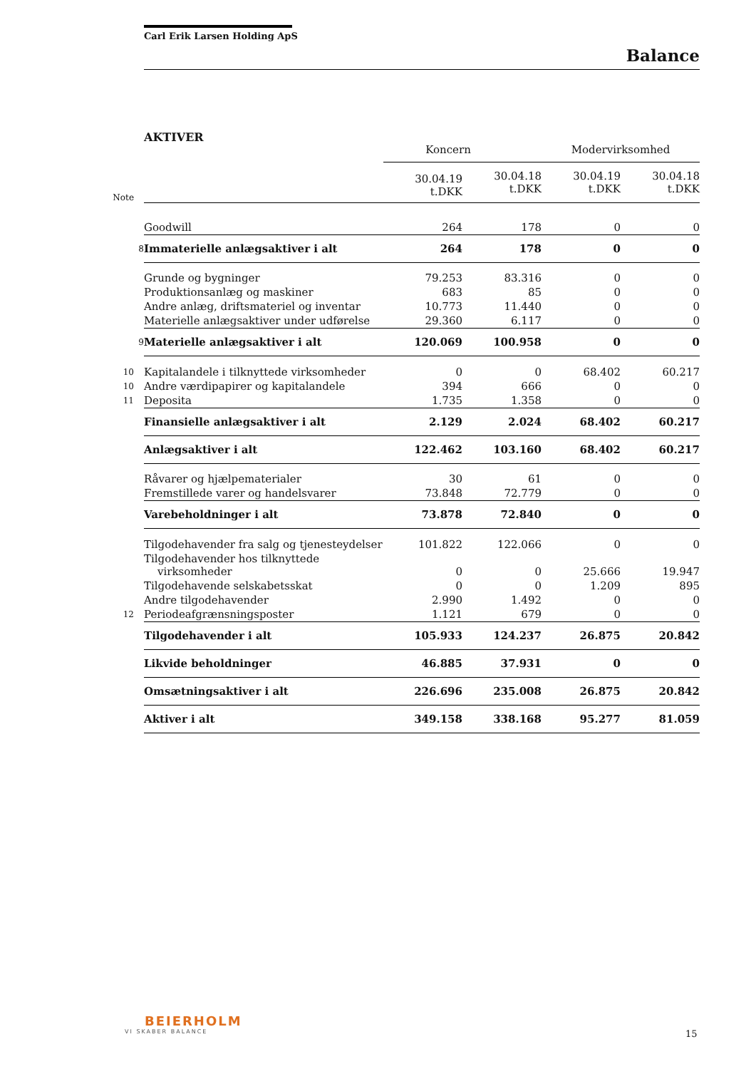Carl Erik Larsen Holding ApS
Balance
AKTIVER
| | | Koncern | | Modervirksomhed | |
| Note | | 30.04.19 t.DKK | 30.04.18 t.DKK | 30.04.19 t.DKK | 30.04.18 t.DKK |
| | Goodwill | 264 | 178 | 0 | 0 |
| 8 | Immaterielle anlægsaktiver i alt | 264 | 178 | 0 | 0 |
| | Grunde og bygninger | 79.253 | 83.316 | 0 | 0 |
| | Produktionsanlæg og maskiner | 683 | 85 | 0 | 0 |
| | Andre anlæg, driftsmateriel og inventar | 10.773 | 11.440 | 0 | 0 |
| | Materielle anlægsaktiver under udførelse | 29.360 | 6.117 | 0 | 0 |
| 9 | Materielle anlægsaktiver i alt | 120.069 | 100.958 | 0 | 0 |
| 10 | Kapitalandele i tilknyttede virksomheder | 0 | 0 | 68.402 | 60.217 |
| 10 | Andre værdipapirer og kapitalandele | 394 | 666 | 0 | 0 |
| 11 | Deposita | 1.735 | 1.358 | 0 | 0 |
| | Finansielle anlægsaktiver i alt | 2.129 | 2.024 | 68.402 | 60.217 |
| | Anlægsaktiver i alt | 122.462 | 103.160 | 68.402 | 60.217 |
| | Råvarer og hjælpematerialer | 30 | 61 | 0 | 0 |
| | Fremstillede varer og handelsvarer | 73.848 | 72.779 | 0 | 0 |
| | Varebeholdninger i alt | 73.878 | 72.840 | 0 | 0 |
| | Tilgodehavender fra salg og tjenesteydelser | 101.822 | 122.066 | 0 | 0 |
| | Tilgodehavender hos tilknyttede virksomheder | 0 | 0 | 25.666 | 19.947 |
| | Tilgodehavende selskabetsskat | 0 | 0 | 1.209 | 895 |
| | Andre tilgodehavender | 2.990 | 1.492 | 0 | 0 |
| 12 | Periodeafgrænsningsposter | 1.121 | 679 | 0 | 0 |
| | Tilgodehavender i alt | 105.933 | 124.237 | 26.875 | 20.842 |
| | Likvide beholdninger | 46.885 | 37.931 | 0 | 0 |
| | Omsætningsaktiver i alt | 226.696 | 235.008 | 26.875 | 20.842 |
| | Aktiver i alt | 349.158 | 338.168 | 95.277 | 81.059 |
BEIERHOLM
VI SKABER BALANCE
15